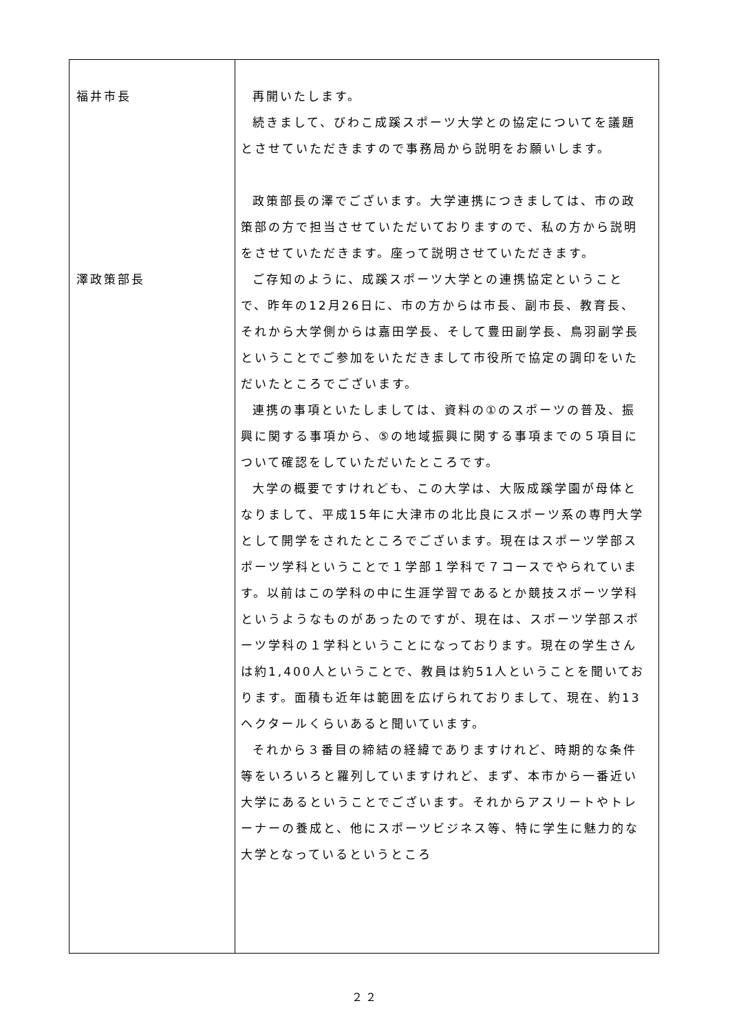| 福井市長 澤政策部長 | 再開いたします。 続きまして、びわこ成蹊スポーツ大学との協定についてを議題とさせていただきますので事務局から説明をお願いします。 政策部長の澤でございます。大学連携につきましては、市の政策部の方で担当させていただいておりますので、私の方から説明をさせていただきます。座って説明させていただきます。 ご存知のように、成蹊スポーツ大学との連携協定ということで、昨年の12月26日に、市の方からは市長、副市長、教育長、それから大学側からは嘉田学長、そして豊田副学長、鳥羽副学長ということでご参加をいただきまして市役所で協定の調印をいただいたところでございます。 連携の事項といたしましては、資料の①のスポーツの普及、振興に関する事項から、⑤の地域振興に関する事項までの５項目について確認をしていただいたところです。 大学の概要ですけれども、この大学は、大阪成蹊学園が母体となりまして、平成15年に大津市の北比良にスポーツ系の専門大学として開学をされたところでございます。現在はスポーツ学部スポーツ学科ということで１学部１学科で７コースでやられています。以前はこの学科の中に生涯学習であるとか競技スポーツ学科というようなものがあったのですが、現在は、スポーツ学部スポーツ学科の１学科ということになっております。現在の学生さんは約1,400人ということで、教員は約51人ということを聞いております。面積も近年は範囲を広げられておりまして、現在、約13ヘクタールくらいあると聞いています。 それから３番目の締結の経緯でありますけれど、時期的な条件等をいろいろと羅列していますけれど、まず、本市から一番近い大学にあるということでございます。それからアスリートやトレーナーの養成と、他にスポーツビジネス等、特に学生に魅力的な大学となっているというところ |
２２